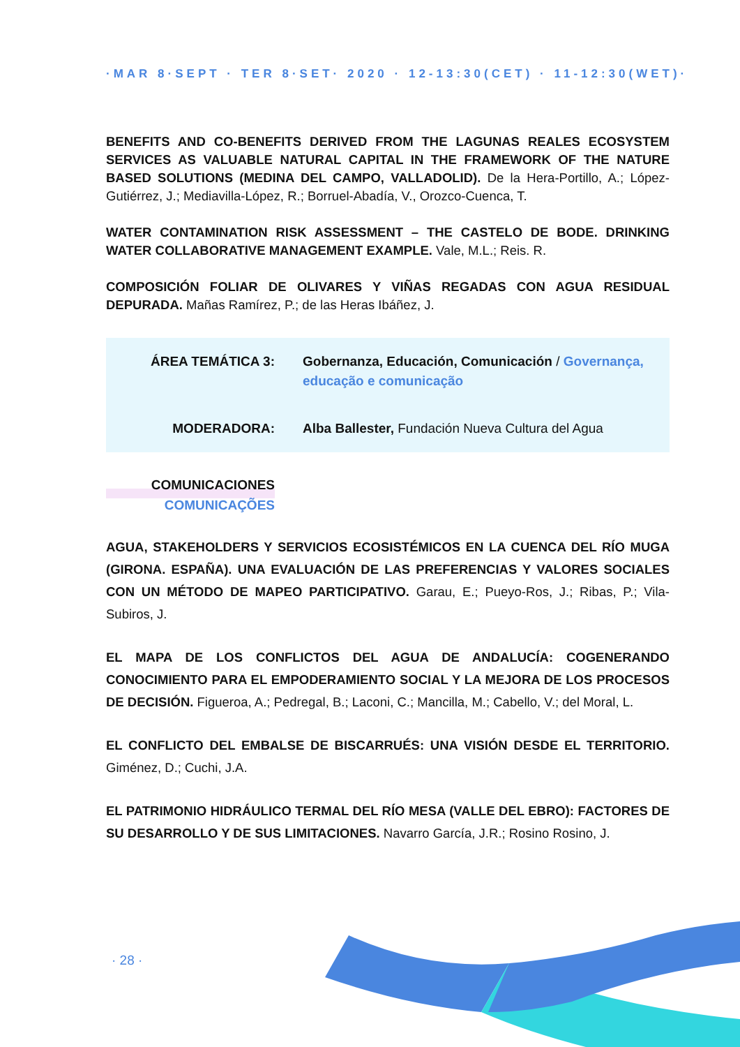·MAR 8·SEPT · TER 8·SET· 2020 · 12-13:30(CET) · 11-12:30(WET)·
BENEFITS AND CO-BENEFITS DERIVED FROM THE LAGUNAS REALES ECOSYSTEM SERVICES AS VALUABLE NATURAL CAPITAL IN THE FRAMEWORK OF THE NATURE BASED SOLUTIONS (MEDINA DEL CAMPO, VALLADOLID). De la Hera-Portillo, A.; López-Gutiérrez, J.; Mediavilla-López, R.; Borruel-Abadía, V., Orozco-Cuenca, T.
WATER CONTAMINATION RISK ASSESSMENT – THE CASTELO DE BODE. DRINKING WATER COLLABORATIVE MANAGEMENT EXAMPLE. Vale, M.L.; Reis. R.
COMPOSICIÓN FOLIAR DE OLIVARES Y VIÑAS REGADAS CON AGUA RESIDUAL DEPURADA. Mañas Ramírez, P.; de las Heras Ibáñez, J.
ÁREA TEMÁTICA 3:
Gobernanza, Educación, Comunicación / Governança, educação e comunicação
MODERADORA:
Alba Ballester, Fundación Nueva Cultura del Agua
COMUNICACIONES
COMUNICAÇÕES
AGUA, STAKEHOLDERS Y SERVICIOS ECOSISTÉMICOS EN LA CUENCA DEL RÍO MUGA (GIRONA. ESPAÑA). UNA EVALUACIÓN DE LAS PREFERENCIAS Y VALORES SOCIALES CON UN MÉTODO DE MAPEO PARTICIPATIVO. Garau, E.; Pueyo-Ros, J.; Ribas, P.; Vila-Subiros, J.
EL MAPA DE LOS CONFLICTOS DEL AGUA DE ANDALUCÍA: COGENERANDO CONOCIMIENTO PARA EL EMPODERAMIENTO SOCIAL Y LA MEJORA DE LOS PROCESOS DE DECISIÓN. Figueroa, A.; Pedregal, B.; Laconi, C.; Mancilla, M.; Cabello, V.; del Moral, L.
EL CONFLICTO DEL EMBALSE DE BISCARRUÉS: UNA VISIÓN DESDE EL TERRITORIO. Giménez, D.; Cuchi, J.A.
EL PATRIMONIO HIDRÁULICO TERMAL DEL RÍO MESA (VALLE DEL EBRO): FACTORES DE SU DESARROLLO Y DE SUS LIMITACIONES. Navarro García, J.R.; Rosino Rosino, J.
· 28 ·